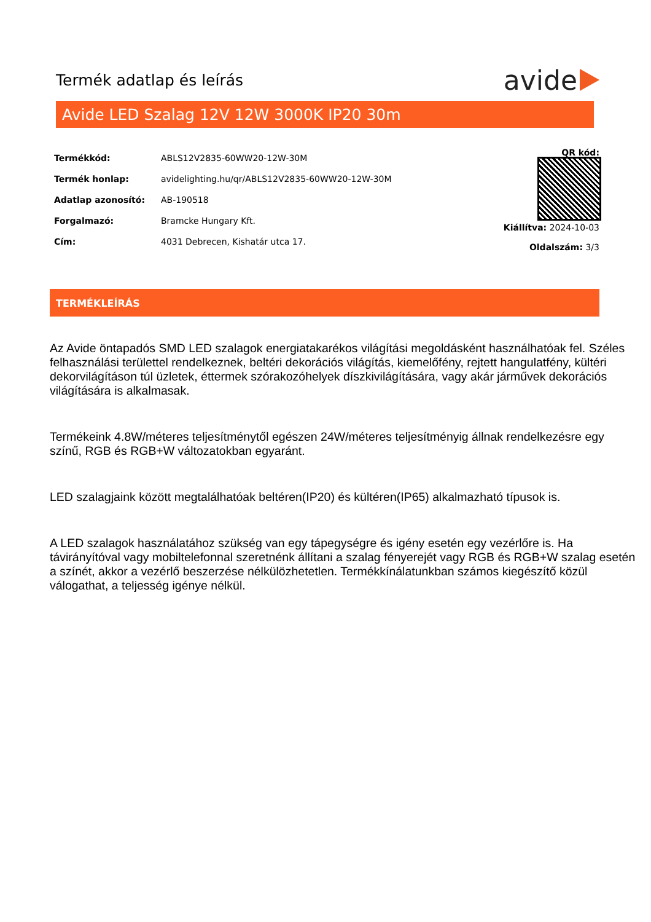Termék adatlap és leírás
avide
Avide LED Szalag 12V 12W 3000K IP20 30m
| Termékkód: | ABLS12V2835-60WW20-12W-30M |
| Termék honlap: | avidelighting.hu/qr/ABLS12V2835-60WW20-12W-30M |
| Adatlap azonosító: | AB-190518 |
| Forgalmazó: | Bramcke Hungary Kft. |
| Cím: | 4031 Debrecen, Kishatár utca 17. |
QR kód:
Kiállítva: 2024-10-03
Oldalszám: 3/3
TERMÉKLEÍRÁS
Az Avide öntapadós SMD LED szalagok energiatakarékos világítási megoldásként használhatóak fel. Széles felhasználási területtel rendelkeznek, beltéri dekorációs világítás, kiemelőfény, rejtett hangulatfény, kültéri dekorvilágításon túl üzletek, éttermek szórakozóhelyek díszkivilágítására, vagy akár járművek dekorációs világítására is alkalmasak.
Termékeink 4.8W/méteres teljesítménytől egészen 24W/méteres teljesítményig állnak rendelkezésre egy színű, RGB és RGB+W változatokban egyaránt.
LED szalagjaink között megtalálhatóak beltéren(IP20) és kültéren(IP65) alkalmazható típusok is.
A LED szalagok használatához szükség van egy tápegységre és igény esetén egy vezérlőre is. Ha távirányítóval vagy mobiltelefonnal szeretnénk állítani a szalag fényerejét vagy RGB és RGB+W szalag esetén a színét, akkor a vezérlő beszerzése nélkülözhetetlen. Termékkínálatunkban számos kiegészítő közül válogathat, a teljesség igénye nélkül.